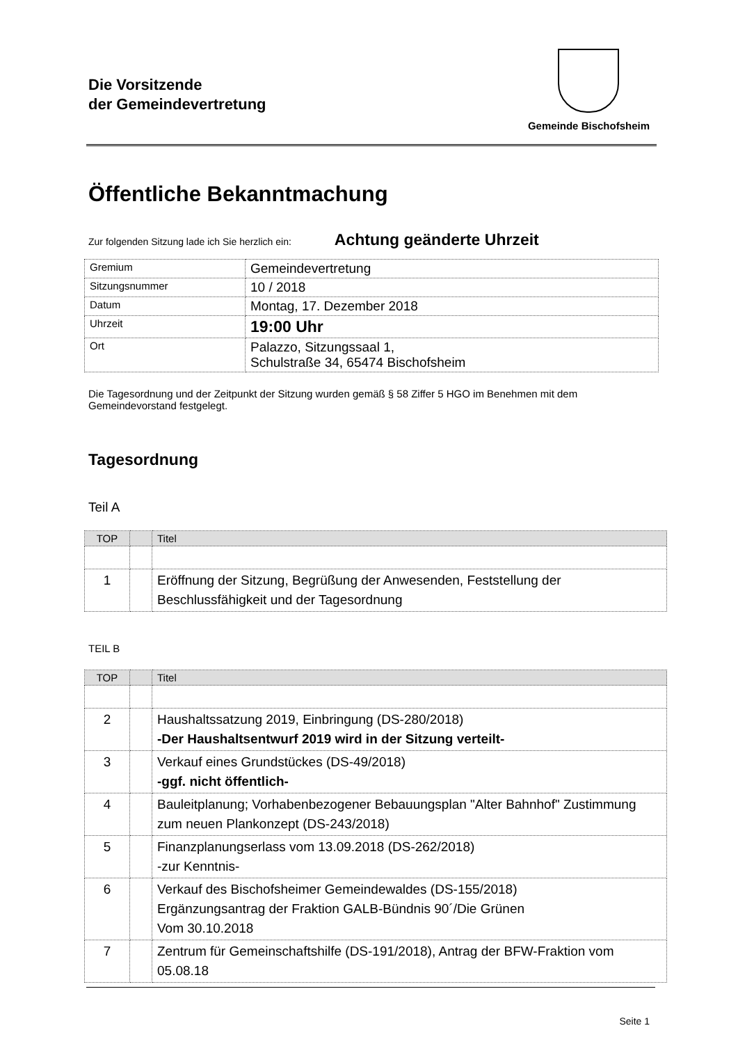Die Vorsitzende
der Gemeindevertretung
Gemeinde Bischofsheim
Öffentliche Bekanntmachung
Zur folgenden Sitzung lade ich Sie herzlich ein: Achtung geänderte Uhrzeit
| Gremium | Gemeindevertretung |
| Sitzungsnummer | 10 / 2018 |
| Datum | Montag, 17. Dezember 2018 |
| Uhrzeit | 19:00 Uhr |
| Ort | Palazzo, Sitzungssaal 1, Schulstraße 34, 65474 Bischofsheim |
Die Tagesordnung und der Zeitpunkt der Sitzung wurden gemäß § 58 Ziffer 5 HGO im Benehmen mit dem Gemeindevorstand festgelegt.
Tagesordnung
Teil A
| TOP | | Titel |
| --- | --- | --- |
| 1 | | Eröffnung der Sitzung, Begrüßung der Anwesenden, Feststellung der Beschlussfähigkeit und der Tagesordnung |
TEIL B
| TOP | | Titel |
| --- | --- | --- |
| 2 | | Haushaltssatzung 2019, Einbringung (DS-280/2018) -Der Haushaltsentwurf 2019 wird in der Sitzung verteilt- |
| 3 | | Verkauf eines Grundstückes (DS-49/2018) -ggf. nicht öffentlich- |
| 4 | | Bauleitplanung; Vorhabenbezogener Bebauungsplan "Alter Bahnhof" Zustimmung zum neuen Plankonzept (DS-243/2018) |
| 5 | | Finanzplanungserlass vom 13.09.2018 (DS-262/2018) -zur Kenntnis- |
| 6 | | Verkauf des Bischofsheimer Gemeindewaldes (DS-155/2018) Ergänzungsantrag der Fraktion GALB-Bündnis 90´/Die Grünen Vom 30.10.2018 |
| 7 | | Zentrum für Gemeinschaftshilfe (DS-191/2018), Antrag der BFW-Fraktion vom 05.08.18 |
Seite 1